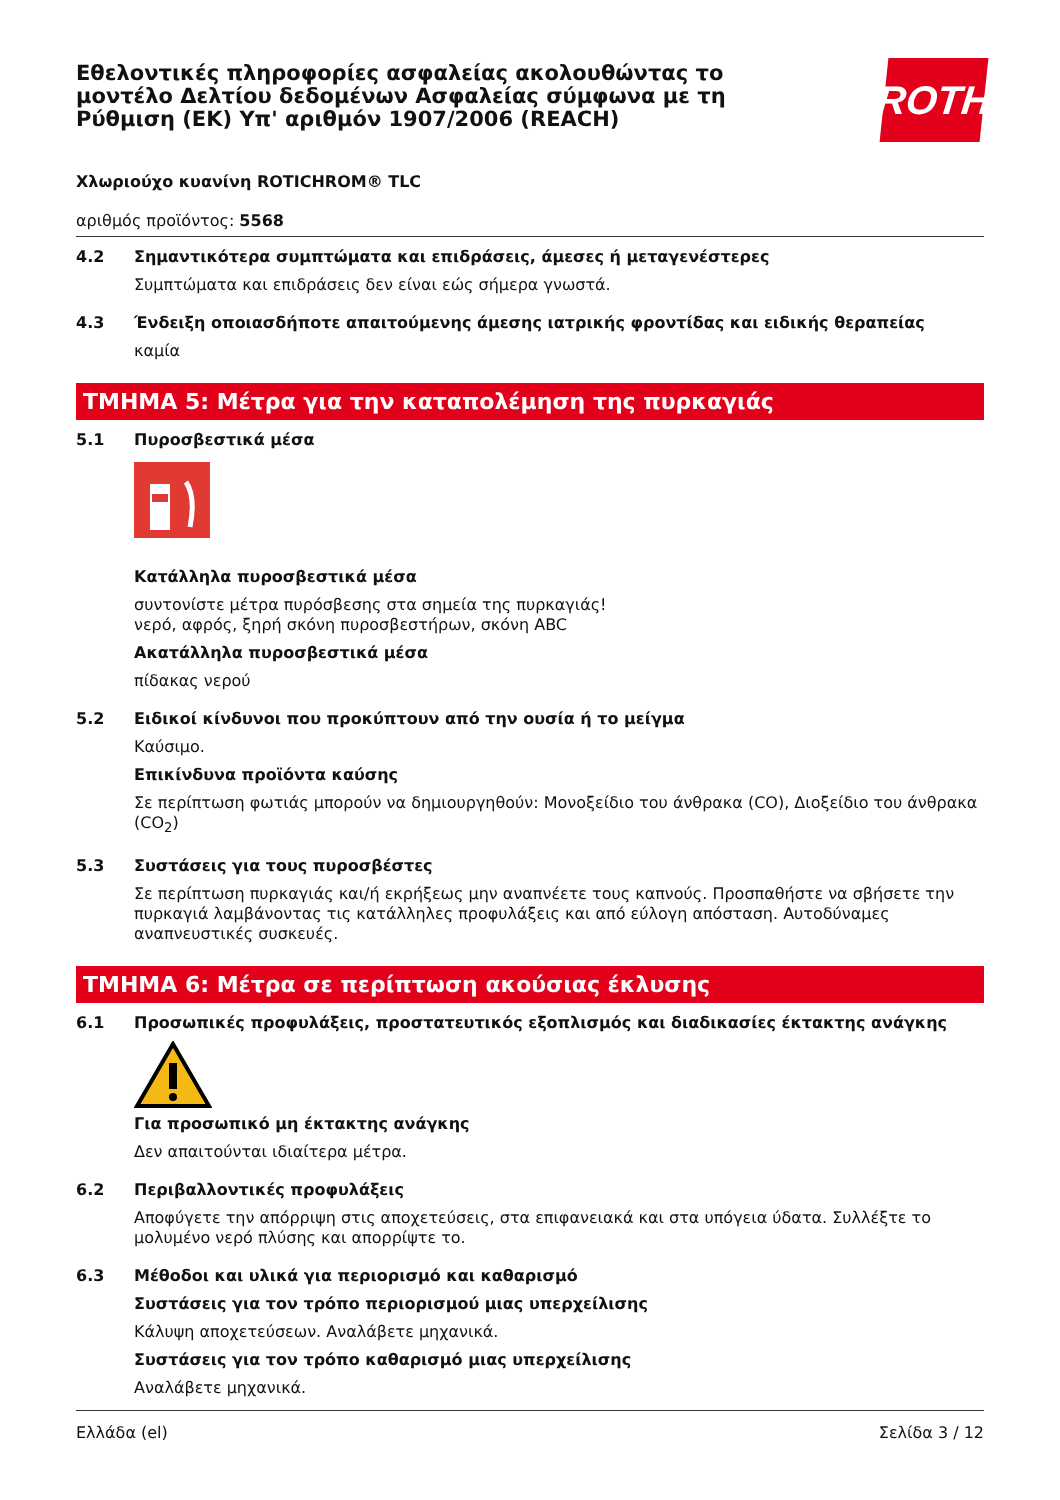Εθελοντικές πληροφορίες ασφαλείας ακολουθώντας το μοντέλο Δελτίου δεδομένων Ασφαλείας σύμφωνα με τη Ρύθμιση (ΕΚ) Υπ' αριθμόν 1907/2006 (REACH)
ROTH
Χλωριούχο κυανίνη ROTICHROM® TLC
αριθμός προϊόντος: 5568
4.2
Σημαντικότερα συμπτώματα και επιδράσεις, άμεσες ή μεταγενέστερες
Συμπτώματα και επιδράσεις δεν είναι εώς σήμερα γνωστά.
4.3
Ένδειξη οποιασδήποτε απαιτούμενης άμεσης ιατρικής φροντίδας και ειδικής θεραπείας
καμία
ΤΜΗΜΑ 5: Μέτρα για την καταπολέμηση της πυρκαγιάς
5.1
Πυροσβεστικά μέσα
Κατάλληλα πυροσβεστικά μέσα
συντονίστε μέτρα πυρόσβεσης στα σημεία της πυρκαγιάς!
νερό, αφρός, ξηρή σκόνη πυροσβεστήρων, σκόνη ABC
Ακατάλληλα πυροσβεστικά μέσα
πίδακας νερού
5.2
Ειδικοί κίνδυνοι που προκύπτουν από την ουσία ή το μείγμα
Καύσιμο.
Επικίνδυνα προϊόντα καύσης
Σε περίπτωση φωτιάς μπορούν να δημιουργηθούν: Μονοξείδιο του άνθρακα (CO), Διοξείδιο του άνθρακα (CO<sub>2</sub>)
5.3
Συστάσεις για τους πυροσβέστες
Σε περίπτωση πυρκαγιάς και/ή εκρήξεως μην αναπνέετε τους καπνούς. Προσπαθήστε να σβήσετε την πυρκαγιά λαμβάνοντας τις κατάλληλες προφυλάξεις και από εύλογη απόσταση. Αυτοδύναμες αναπνευστικές συσκευές.
ΤΜΗΜΑ 6: Μέτρα σε περίπτωση ακούσιας έκλυσης
6.1
Προσωπικές προφυλάξεις, προστατευτικός εξοπλισμός και διαδικασίες έκτακτης ανάγκης
Για προσωπικό μη έκτακτης ανάγκης
Δεν απαιτούνται ιδιαίτερα μέτρα.
6.2
Περιβαλλοντικές προφυλάξεις
Αποφύγετε την απόρριψη στις αποχετεύσεις, στα επιφανειακά και στα υπόγεια ύδατα. Συλλέξτε το μολυμένο νερό πλύσης και απορρίψτε το.
6.3
Μέθοδοι και υλικά για περιορισμό και καθαρισμό
Συστάσεις για τον τρόπο περιορισμού μιας υπερχείλισης
Κάλυψη αποχετεύσεων. Αναλάβετε μηχανικά.
Συστάσεις για τον τρόπο καθαρισμό μιας υπερχείλισης
Αναλάβετε μηχανικά.
Ελλάδα (el) Σελίδα 3 / 12